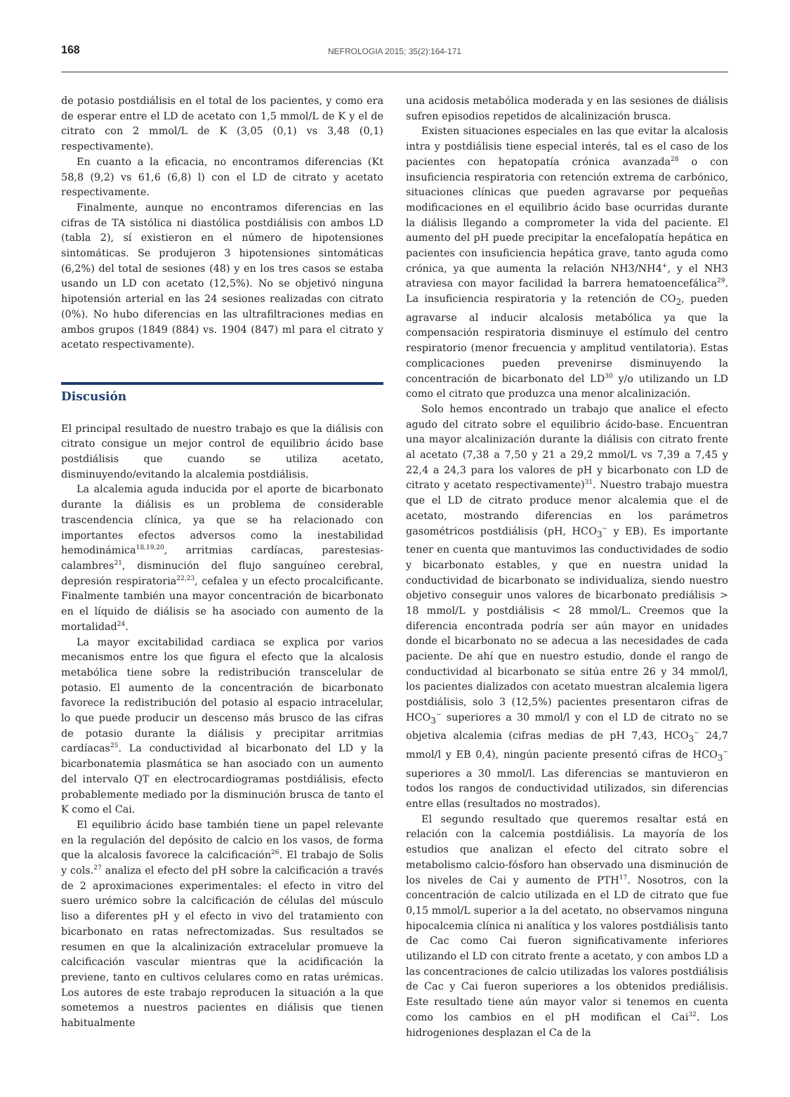168
NEFROLOGIA 2015; 35(2):164-171
de potasio postdiálisis en el total de los pacientes, y como era de esperar entre el LD de acetato con 1,5 mmol/L de K y el de citrato con 2 mmol/L de K (3,05 (0,1) vs 3,48 (0,1) respectivamente).
En cuanto a la eficacia, no encontramos diferencias (Kt 58,8 (9,2) vs 61,6 (6,8) l) con el LD de citrato y acetato respectivamente.
Finalmente, aunque no encontramos diferencias en las cifras de TA sistólica ni diastólica postdiálisis con ambos LD (tabla 2), sí existieron en el número de hipotensiones sintomáticas. Se produjeron 3 hipotensiones sintomáticas (6,2%) del total de sesiones (48) y en los tres casos se estaba usando un LD con acetato (12,5%). No se objetivó ninguna hipotensión arterial en las 24 sesiones realizadas con citrato (0%). No hubo diferencias en las ultrafiltraciones medias en ambos grupos (1849 (884) vs. 1904 (847) ml para el citrato y acetato respectivamente).
Discusión
El principal resultado de nuestro trabajo es que la diálisis con citrato consigue un mejor control de equilibrio ácido base postdiálisis que cuando se utiliza acetato, disminuyendo/evitando la alcalemia postdiálisis.
La alcalemia aguda inducida por el aporte de bicarbonato durante la diálisis es un problema de considerable trascendencia clínica, ya que se ha relacionado con importantes efectos adversos como la inestabilidad hemodinámica<sup>18,19,20</sup>, arritmias cardíacas, parestesias-calambres<sup>21</sup>, disminución del flujo sanguíneo cerebral, depresión respiratoria<sup>22,23</sup>, cefalea y un efecto procalcificante. Finalmente también una mayor concentración de bicarbonato en el líquido de diálisis se ha asociado con aumento de la mortalidad<sup>24</sup>.
La mayor excitabilidad cardiaca se explica por varios mecanismos entre los que figura el efecto que la alcalosis metabólica tiene sobre la redistribución transcelular de potasio. El aumento de la concentración de bicarbonato favorece la redistribución del potasio al espacio intracelular, lo que puede producir un descenso más brusco de las cifras de potasio durante la diálisis y precipitar arritmias cardíacas<sup>25</sup>. La conductividad al bicarbonato del LD y la bicarbonatemia plasmática se han asociado con un aumento del intervalo QT en electrocardiogramas postdiálisis, efecto probablemente mediado por la disminución brusca de tanto el K como el Cai.
El equilibrio ácido base también tiene un papel relevante en la regulación del depósito de calcio en los vasos, de forma que la alcalosis favorece la calcificación<sup>26</sup>. El trabajo de Solis y cols.<sup>27</sup> analiza el efecto del pH sobre la calcificación a través de 2 aproximaciones experimentales: el efecto in vitro del suero urémico sobre la calcificación de células del músculo liso a diferentes pH y el efecto in vivo del tratamiento con bicarbonato en ratas nefrectomizadas. Sus resultados se resumen en que la alcalinización extracelular promueve la calcificación vascular mientras que la acidificación la previene, tanto en cultivos celulares como en ratas urémicas. Los autores de este trabajo reproducen la situación a la que sometemos a nuestros pacientes en diálisis que tienen habitualmente
una acidosis metabólica moderada y en las sesiones de diálisis sufren episodios repetidos de alcalinización brusca.
Existen situaciones especiales en las que evitar la alcalosis intra y postdiálisis tiene especial interés, tal es el caso de los pacientes con hepatopatía crónica avanzada<sup>28</sup> o con insuficiencia respiratoria con retención extrema de carbónico, situaciones clínicas que pueden agravarse por pequeñas modificaciones en el equilibrio ácido base ocurridas durante la diálisis llegando a comprometer la vida del paciente. El aumento del pH puede precipitar la encefalopatía hepática en pacientes con insuficiencia hepática grave, tanto aguda como crónica, ya que aumenta la relación NH3/NH4<sup>+</sup>, y el NH3 atraviesa con mayor facilidad la barrera hematoencefálica<sup>29</sup>. La insuficiencia respiratoria y la retención de CO<sub>2</sub>, pueden agravarse al inducir alcalosis metabólica ya que la compensación respiratoria disminuye el estímulo del centro respiratorio (menor frecuencia y amplitud ventilatoria). Estas complicaciones pueden prevenirse disminuyendo la concentración de bicarbonato del LD<sup>30</sup> y/o utilizando un LD como el citrato que produzca una menor alcalinización.
Solo hemos encontrado un trabajo que analice el efecto agudo del citrato sobre el equilibrio ácido-base. Encuentran una mayor alcalinización durante la diálisis con citrato frente al acetato (7,38 a 7,50 y 21 a 29,2 mmol/L vs 7,39 a 7,45 y 22,4 a 24,3 para los valores de pH y bicarbonato con LD de citrato y acetato respectivamente)<sup>31</sup>. Nuestro trabajo muestra que el LD de citrato produce menor alcalemia que el de acetato, mostrando diferencias en los parámetros gasométricos postdiálisis (pH, HCO<sub>3</sub><sup>−</sup> y EB). Es importante tener en cuenta que mantuvimos las conductividades de sodio y bicarbonato estables, y que en nuestra unidad la conductividad de bicarbonato se individualiza, siendo nuestro objetivo conseguir unos valores de bicarbonato prediálisis > 18 mmol/L y postdiálisis < 28 mmol/L. Creemos que la diferencia encontrada podría ser aún mayor en unidades donde el bicarbonato no se adecua a las necesidades de cada paciente. De ahí que en nuestro estudio, donde el rango de conductividad al bicarbonato se sitúa entre 26 y 34 mmol/l, los pacientes dializados con acetato muestran alcalemia ligera postdiálisis, solo 3 (12,5%) pacientes presentaron cifras de HCO<sub>3</sub><sup>−</sup> superiores a 30 mmol/l y con el LD de citrato no se objetiva alcalemia (cifras medias de pH 7,43, HCO<sub>3</sub><sup>−</sup> 24,7 mmol/l y EB 0,4), ningún paciente presentó cifras de HCO<sub>3</sub><sup>−</sup> superiores a 30 mmol/l. Las diferencias se mantuvieron en todos los rangos de conductividad utilizados, sin diferencias entre ellas (resultados no mostrados).
El segundo resultado que queremos resaltar está en relación con la calcemia postdiálisis. La mayoría de los estudios que analizan el efecto del citrato sobre el metabolismo calcio-fósforo han observado una disminución de los niveles de Cai y aumento de PTH<sup>17</sup>. Nosotros, con la concentración de calcio utilizada en el LD de citrato que fue 0,15 mmol/L superior a la del acetato, no observamos ninguna hipocalcemia clínica ni analítica y los valores postdiálisis tanto de Cac como Cai fueron significativamente inferiores utilizando el LD con citrato frente a acetato, y con ambos LD a las concentraciones de calcio utilizadas los valores postdiálisis de Cac y Cai fueron superiores a los obtenidos prediálisis. Este resultado tiene aún mayor valor si tenemos en cuenta como los cambios en el pH modifican el Cai<sup>32</sup>. Los hidrogeniones desplazan el Ca de la